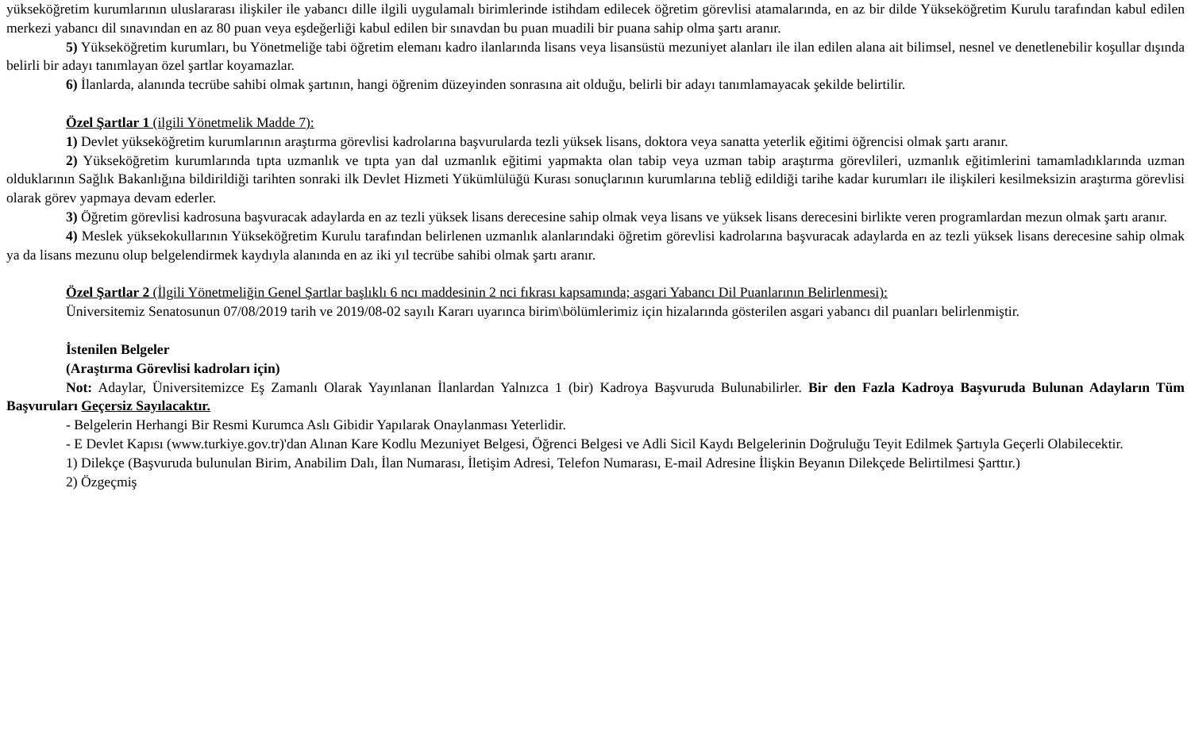yükseköğretim kurumlarının uluslararası ilişkiler ile yabancı dille ilgili uygulamalı birimlerinde istihdam edilecek öğretim görevlisi atamalarında, en az bir dilde Yükseköğretim Kurulu tarafından kabul edilen merkezi yabancı dil sınavından en az 80 puan veya eşdeğerliği kabul edilen bir sınavdan bu puan muadili bir puana sahip olma şartı aranır.
5) Yükseköğretim kurumları, bu Yönetmeliğe tabi öğretim elemanı kadro ilanlarında lisans veya lisansüstü mezuniyet alanları ile ilan edilen alana ait bilimsel, nesnel ve denetlenebilir koşullar dışında belirli bir adayı tanımlayan özel şartlar koyamazlar.
6) İlanlarda, alanında tecrübe sahibi olmak şartının, hangi öğrenim düzeyinden sonrasına ait olduğu, belirli bir adayı tanımlamayacak şekilde belirtilir.
Özel Şartlar 1 (ilgili Yönetmelik Madde 7):
1) Devlet yükseköğretim kurumlarının araştırma görevlisi kadrolarına başvurularda tezli yüksek lisans, doktora veya sanatta yeterlik eğitimi öğrencisi olmak şartı aranır.
2) Yükseköğretim kurumlarında tıpta uzmanlık ve tıpta yan dal uzmanlık eğitimi yapmakta olan tabip veya uzman tabip araştırma görevlileri, uzmanlık eğitimlerini tamamladıklarında uzman olduklarının Sağlık Bakanlığına bildirildiği tarihten sonraki ilk Devlet Hizmeti Yükümlülüğü Kurası sonuçlarının kurumlarına tebliğ edildiği tarihe kadar kurumları ile ilişkileri kesilmeksizin araştırma görevlisi olarak görev yapmaya devam ederler.
3) Öğretim görevlisi kadrosuna başvuracak adaylarda en az tezli yüksek lisans derecesine sahip olmak veya lisans ve yüksek lisans derecesini birlikte veren programlardan mezun olmak şartı aranır.
4) Meslek yüksekokullarının Yükseköğretim Kurulu tarafından belirlenen uzmanlık alanlarındaki öğretim görevlisi kadrolarına başvuracak adaylarda en az tezli yüksek lisans derecesine sahip olmak ya da lisans mezunu olup belgelendirmek kaydıyla alanında en az iki yıl tecrübe sahibi olmak şartı aranır.
Özel Şartlar 2 (İlgili Yönetmeliğin Genel Şartlar başlıklı 6 ncı maddesinin 2 nci fıkrası kapsamında; asgari Yabancı Dil Puanlarının Belirlenmesi):
Üniversitemiz Senatosunun 07/08/2019 tarih ve 2019/08-02 sayılı Kararı uyarınca birim\bölümlerimiz için hizalarında gösterilen asgari yabancı dil puanları belirlenmiştir.
İstenilen Belgeler
(Araştırma Görevlisi kadroları için)
Not: Adaylar, Üniversitemizce Eş Zamanlı Olarak Yayınlanan İlanlardan Yalnızca 1 (bir) Kadroya Başvuruda Bulunabilirler. Bir den Fazla Kadroya Başvuruda Bulunan Adayların Tüm Başvuruları Geçersiz Sayılacaktır.
- Belgelerin Herhangi Bir Resmi Kurumca Aslı Gibidir Yapılarak Onaylanması Yeterlidir.
- E Devlet Kapısı (www.turkiye.gov.tr)'dan Alınan Kare Kodlu Mezuniyet Belgesi, Öğrenci Belgesi ve Adli Sicil Kaydı Belgelerinin Doğruluğu Teyit Edilmek Şartıyla Geçerli Olabilecektir.
1) Dilekçe (Başvuruda bulunulan Birim, Anabilim Dalı, İlan Numarası, İletişim Adresi, Telefon Numarası, E-mail Adresine İlişkin Beyanın Dilekçede Belirtilmesi Şarttır.)
2) Özgeçmiş